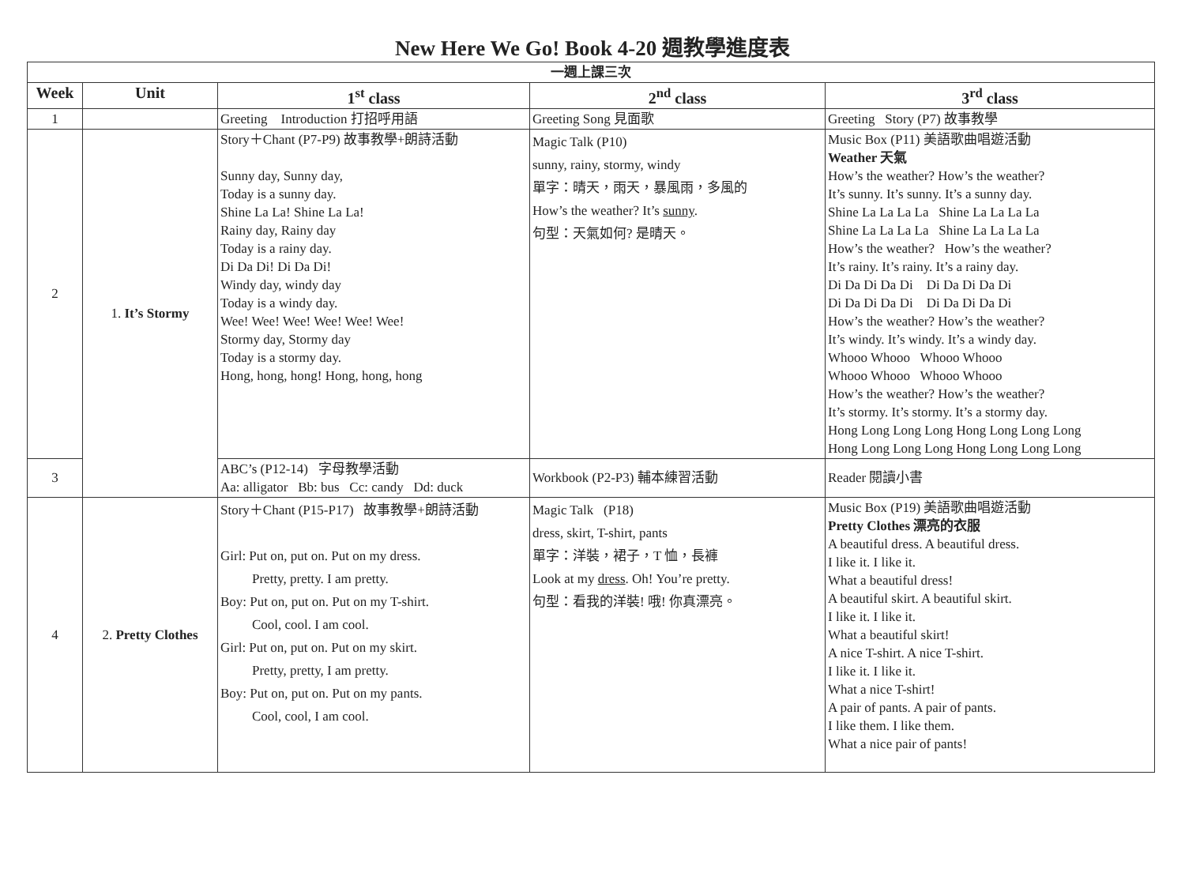New Here We Go! Book 4-20 週教學進度表
| 一週上課三次 | | | | |
| Week | Unit | 1<sup>st</sup> class | 2<sup>nd</sup> class | 3<sup>rd</sup> class |
| 1 | | Greeting Introduction 打招呼用語 | Greeting Song 見面歌 | Greeting Story (P7) 故事教學 |
| 2 | 1. It’s Stormy | Story＋Chant (P7-P9) 故事教學+朗詩活動 Sunny day, Sunny day, Today is a sunny day. Shine La La! Shine La La! Rainy day, Rainy day Today is a rainy day. Di Da Di! Di Da Di! Windy day, windy day Today is a windy day. Wee! Wee! Wee! Wee! Wee! Wee! Stormy day, Stormy day Today is a stormy day. Hong, hong, hong! Hong, hong, hong | Magic Talk (P10) sunny, rainy, stormy, windy 單字：晴天，雨天，暴風雨，多風的 How’s the weather? It’s sunny . 句型：天氣如何? 是晴天。 | Music Box (P11) 美語歌曲唱遊活動 Weather 天氣 How’s the weather? How’s the weather? It’s sunny. It’s sunny. It’s a sunny day. Shine La La La La Shine La La La La Shine La La La La Shine La La La La How’s the weather? How’s the weather? It’s rainy. It’s rainy. It’s a rainy day. Di Da Di Da Di Di Da Di Da Di Di Da Di Da Di Di Da Di Da Di How’s the weather? How’s the weather? It’s windy. It’s windy. It’s a windy day. Whooo Whooo Whooo Whooo Whooo Whooo Whooo Whooo How’s the weather? How’s the weather? It’s stormy. It’s stormy. It’s a stormy day. Hong Long Long Long Hong Long Long Long Hong Long Long Long Hong Long Long Long |
| 3 | | ABC’s (P12-14) 字母教學活動 Aa: alligator Bb: bus Cc: candy Dd: duck | Workbook (P2-P3) 輔本練習活動 | Reader 閱讀小書 |
| 4 | 2. Pretty Clothes | Story＋Chant (P15-P17) 故事教學+朗詩活動 Girl: Put on, put on. Put on my dress. Pretty, pretty. I am pretty. Boy: Put on, put on. Put on my T-shirt. Cool, cool. I am cool. Girl: Put on, put on. Put on my skirt. Pretty, pretty, I am pretty. Boy: Put on, put on. Put on my pants. Cool, cool, I am cool. | Magic Talk (P18) dress, skirt, T-shirt, pants 單字：洋裝，裙子，T 恤，長褲 Look at my dress . Oh! You’re pretty. 句型：看我的洋裝! 哦! 你真漂亮。 | Music Box (P19) 美語歌曲唱遊活動 Pretty Clothes 漂亮的衣服 A beautiful dress. A beautiful dress. I like it. I like it. What a beautiful dress! A beautiful skirt. A beautiful skirt. I like it. I like it. What a beautiful skirt! A nice T-shirt. A nice T-shirt. I like it. I like it. What a nice T-shirt! A pair of pants. A pair of pants. I like them. I like them. What a nice pair of pants! |